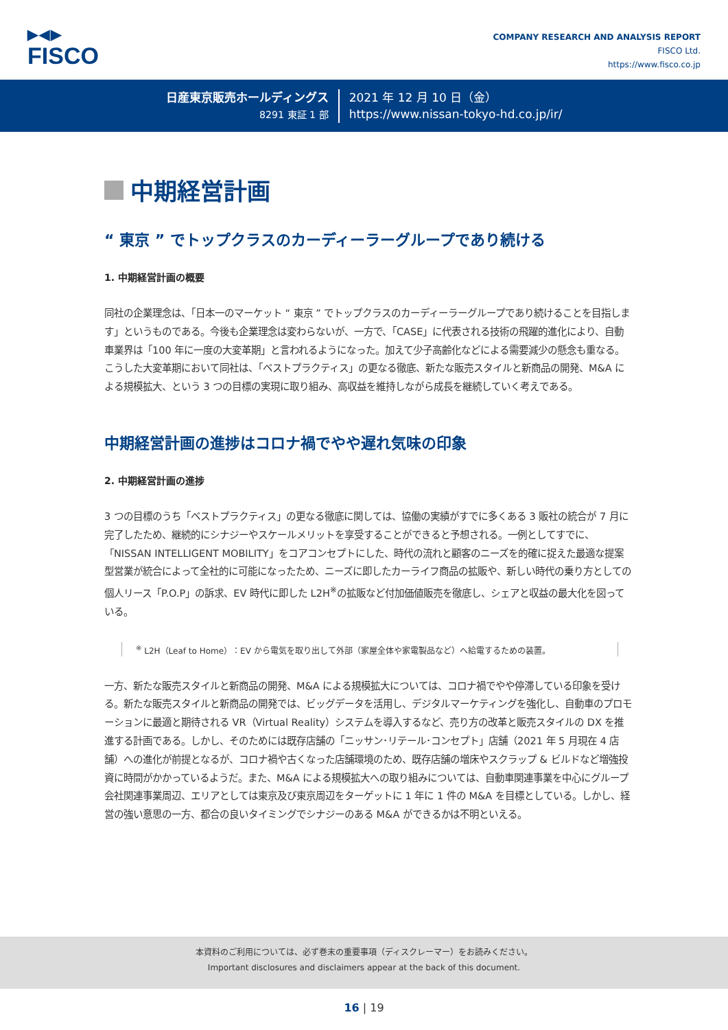▶◀▶
FISCO
COMPANY RESEARCH AND ANALYSIS REPORT
FISCO Ltd.
https://www.fisco.co.jp
日産東京販売ホールディングス
8291 東証 1 部
2021 年 12 月 10 日（金）
https://www.nissan-tokyo-hd.co.jp/ir/
中期経営計画
“ 東京 ” でトップクラスのカーディーラーグループであり続ける
1. 中期経営計画の概要
同社の企業理念は、「日本一のマーケット “ 東京 ” でトップクラスのカーディーラーグループであり続けることを目指します」というものである。今後も企業理念は変わらないが、一方で、「CASE」に代表される技術の飛躍的進化により、自動車業界は「100 年に一度の大変革期」と言われるようになった。加えて少子高齢化などによる需要減少の懸念も重なる。こうした大変革期において同社は、「ベストプラクティス」の更なる徹底、新たな販売スタイルと新商品の開発、M&A による規模拡大、という 3 つの目標の実現に取り組み、高収益を維持しながら成長を継続していく考えである。
中期経営計画の進捗はコロナ禍でやや遅れ気味の印象
2. 中期経営計画の進捗
3 つの目標のうち「ベストプラクティス」の更なる徹底に関しては、協働の実績がすでに多くある 3 販社の統合が 7 月に完了したため、継続的にシナジーやスケールメリットを享受することができると予想される。一例としてすでに、「NISSAN INTELLIGENT MOBILITY」をコアコンセプトにした、時代の流れと顧客のニーズを的確に捉えた最適な提案型営業が統合によって全社的に可能になったため、ニーズに即したカーライフ商品の拡販や、新しい時代の乗り方としての個人リース「P.O.P」の訴求、EV 時代に即した L2H<sup>※</sup>の拡販など付加価値販売を徹底し、シェアと収益の最大化を図っている。
<sup>※</sup> L2H（Leaf to Home）：EV から電気を取り出して外部（家屋全体や家電製品など）へ給電するための装置。
一方、新たな販売スタイルと新商品の開発、M&A による規模拡大については、コロナ禍でやや停滞している印象を受ける。新たな販売スタイルと新商品の開発では、ビッグデータを活用し、デジタルマーケティングを強化し、自動車のプロモーションに最適と期待される VR（Virtual Reality）システムを導入するなど、売り方の改革と販売スタイルの DX を推進する計画である。しかし、そのためには既存店舗の「ニッサン･リテール･コンセプト」店舗（2021 年 5 月現在 4 店舗）への進化が前提となるが、コロナ禍や古くなった店舗環境のため、既存店舗の増床やスクラップ & ビルドなど増強投資に時間がかかっているようだ。また、M&A による規模拡大への取り組みについては、自動車関連事業を中心にグループ会社関連事業周辺、エリアとしては東京及び東京周辺をターゲットに 1 年に 1 件の M&A を目標としている。しかし、経営の強い意思の一方、都合の良いタイミングでシナジーのある M&A ができるかは不明といえる。
本資料のご利用については、必ず巻末の重要事項（ディスクレーマー）をお読みください。
Important disclosures and disclaimers appear at the back of this document.
16 | 19